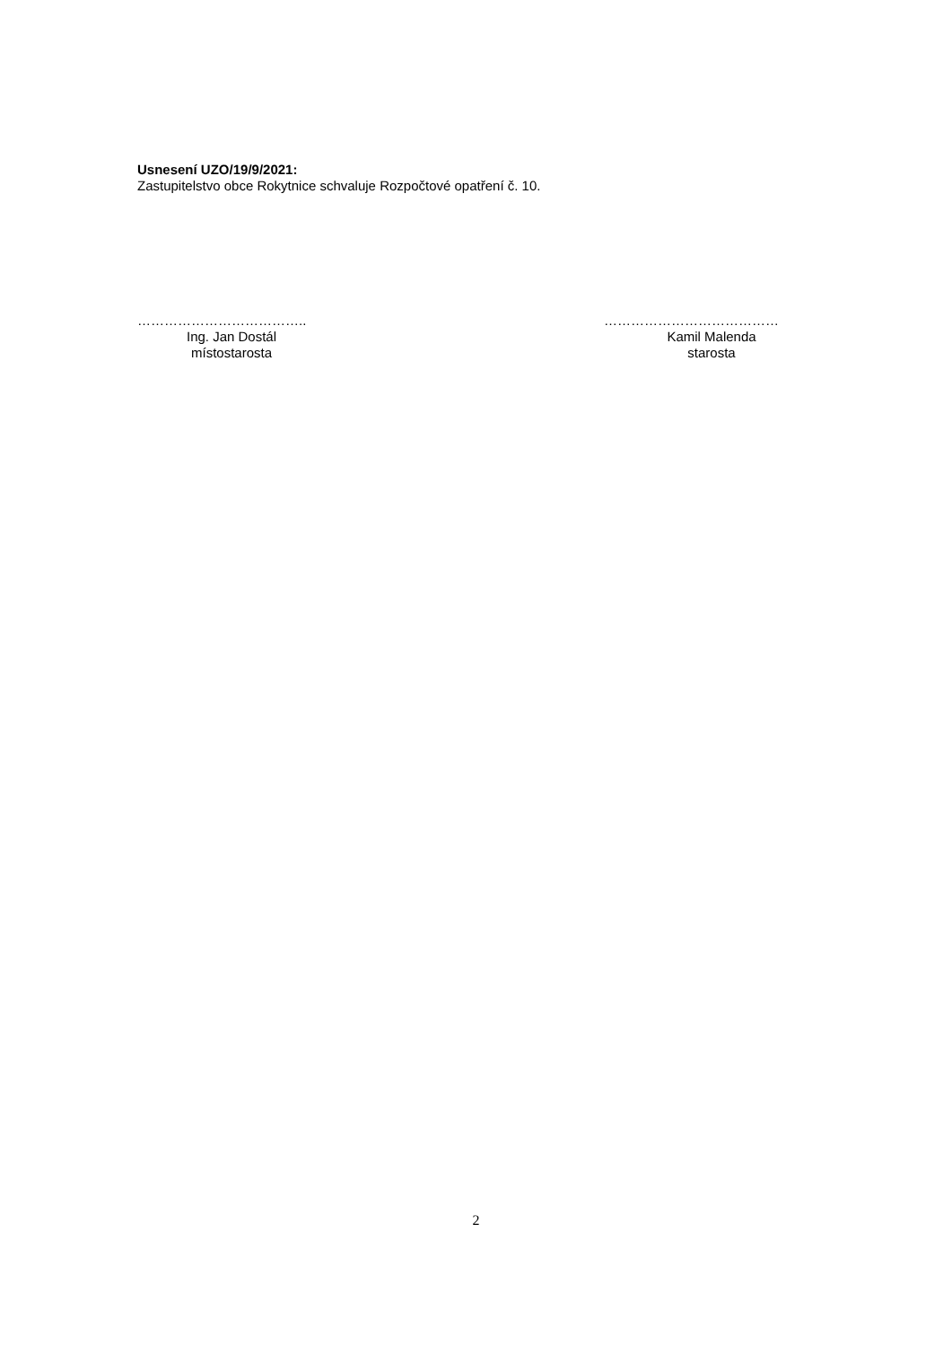Usnesení UZO/19/9/2021:
Zastupitelstvo obce Rokytnice schvaluje Rozpočtové opatření č. 10.
………………………………..
Ing. Jan Dostál
místostarosta
…………………………………
Kamil Malenda
starosta
2